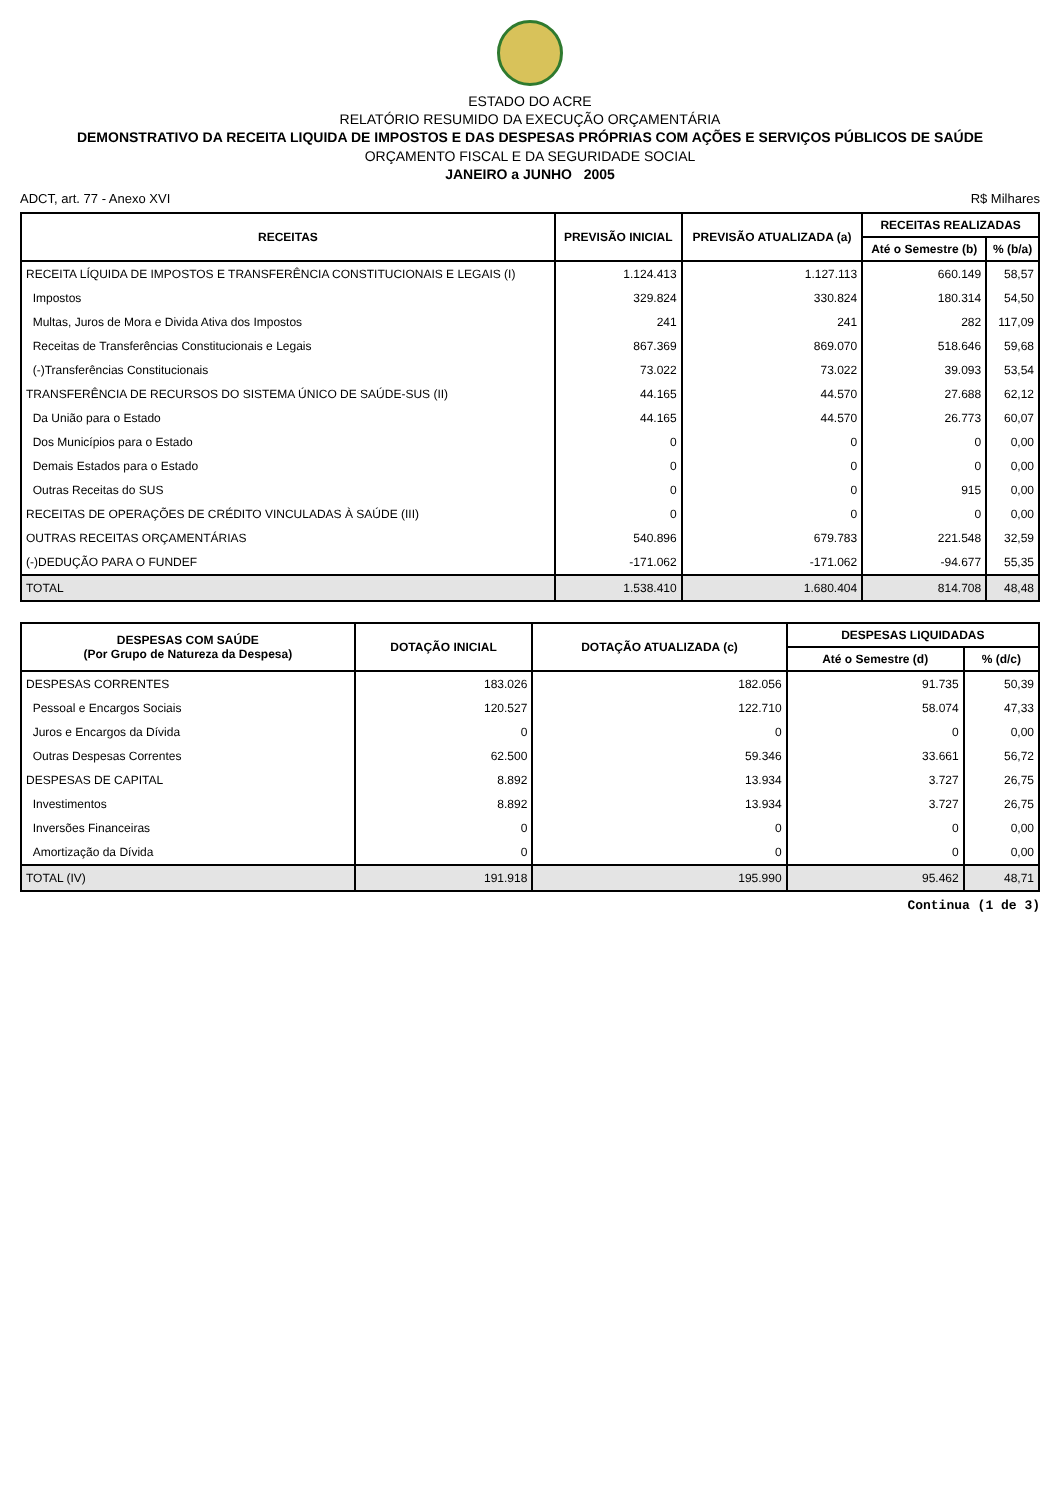ESTADO DO ACRE
RELATÓRIO RESUMIDO DA EXECUÇÃO ORÇAMENTÁRIA
DEMONSTRATIVO DA RECEITA LIQUIDA DE IMPOSTOS E DAS DESPESAS PRÓPRIAS COM AÇÕES E SERVIÇOS PÚBLICOS DE SAÚDE
ORÇAMENTO FISCAL E DA SEGURIDADE SOCIAL
JANEIRO a JUNHO 2005
ADCT, art. 77 - Anexo XVI R$ Milhares
| RECEITAS | PREVISÃO INICIAL | PREVISÃO ATUALIZADA (a) | RECEITAS REALIZADAS | |
| --- | --- | --- | --- | --- |
| | | | Até o Semestre (b) | % (b/a) |
| RECEITA LÍQUIDA DE IMPOSTOS E TRANSFERÊNCIA CONSTITUCIONAIS E LEGAIS (I) | 1.124.413 | 1.127.113 | 660.149 | 58,57 |
| Impostos | 329.824 | 330.824 | 180.314 | 54,50 |
| Multas, Juros de Mora e Divida Ativa dos Impostos | 241 | 241 | 282 | 117,09 |
| Receitas de Transferências Constitucionais e Legais | 867.369 | 869.070 | 518.646 | 59,68 |
| (-)Transferências Constitucionais | 73.022 | 73.022 | 39.093 | 53,54 |
| TRANSFERÊNCIA DE RECURSOS DO SISTEMA ÚNICO DE SAÚDE-SUS (II) | 44.165 | 44.570 | 27.688 | 62,12 |
| Da União para o Estado | 44.165 | 44.570 | 26.773 | 60,07 |
| Dos Municípios para o Estado | 0 | 0 | 0 | 0,00 |
| Demais Estados para o Estado | 0 | 0 | 0 | 0,00 |
| Outras Receitas do SUS | 0 | 0 | 915 | 0,00 |
| RECEITAS DE OPERAÇÕES DE CRÉDITO VINCULADAS À SAÚDE (III) | 0 | 0 | 0 | 0,00 |
| OUTRAS RECEITAS ORÇAMENTÁRIAS | 540.896 | 679.783 | 221.548 | 32,59 |
| (-)DEDUÇÃO PARA O FUNDEF | -171.062 | -171.062 | -94.677 | 55,35 |
| TOTAL | 1.538.410 | 1.680.404 | 814.708 | 48,48 |
| DESPESAS COM SAÚDE (Por Grupo de Natureza da Despesa) | DOTAÇÃO INICIAL | DOTAÇÃO ATUALIZADA (c) | DESPESAS LIQUIDADAS | |
| --- | --- | --- | --- | --- |
| | | | Até o Semestre (d) | % (d/c) |
| DESPESAS CORRENTES | 183.026 | 182.056 | 91.735 | 50,39 |
| Pessoal e Encargos Sociais | 120.527 | 122.710 | 58.074 | 47,33 |
| Juros e Encargos da Dívida | 0 | 0 | 0 | 0,00 |
| Outras Despesas Correntes | 62.500 | 59.346 | 33.661 | 56,72 |
| DESPESAS DE CAPITAL | 8.892 | 13.934 | 3.727 | 26,75 |
| Investimentos | 8.892 | 13.934 | 3.727 | 26,75 |
| Inversões Financeiras | 0 | 0 | 0 | 0,00 |
| Amortização da Dívida | 0 | 0 | 0 | 0,00 |
| TOTAL (IV) | 191.918 | 195.990 | 95.462 | 48,71 |
Continua (1 de 3)